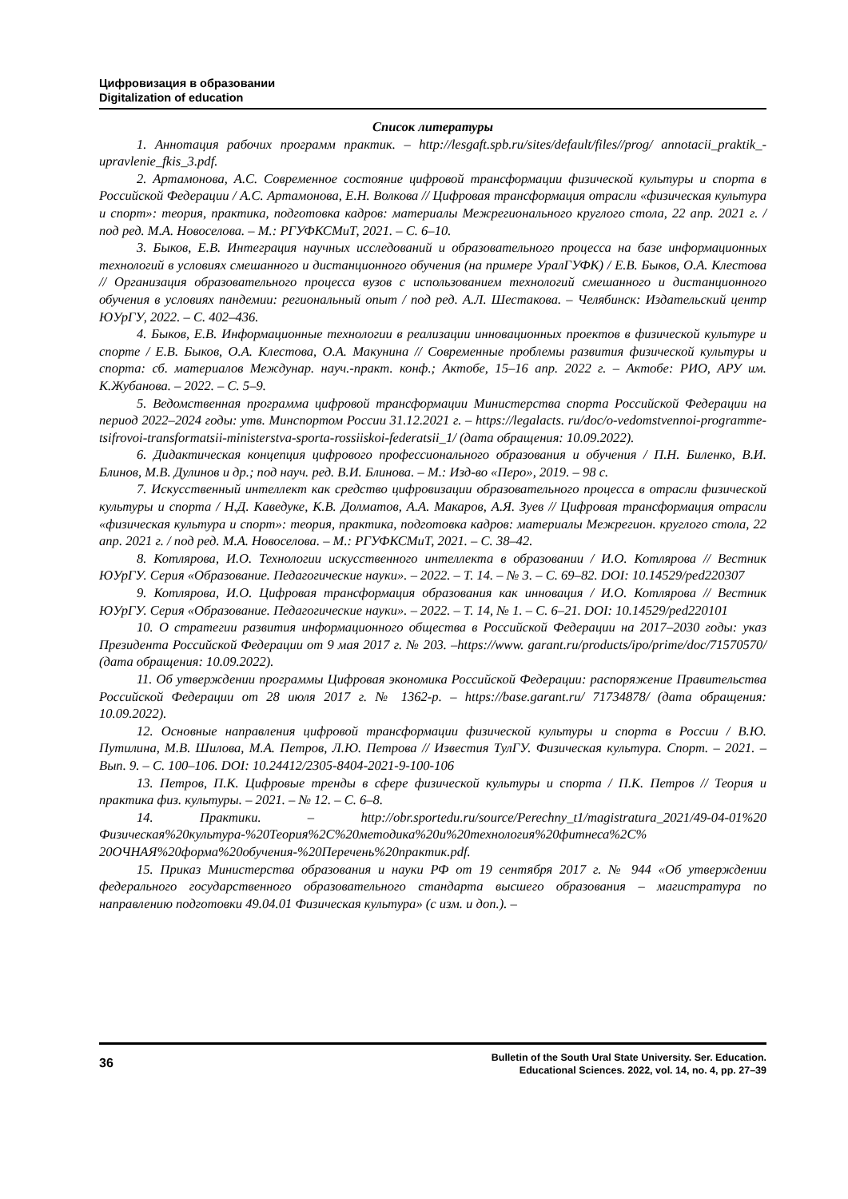Цифровизация в образовании
Digitalization of education
Список литературы
1. Аннотация рабочих программ практик. – http://lesgaft.spb.ru/sites/default/files//prog/ annotacii_praktik_-upravlenie_fkis_3.pdf.
2. Артамонова, А.С. Современное состояние цифровой трансформации физической культуры и спорта в Российской Федерации / А.С. Артамонова, Е.Н. Волкова // Цифровая трансформация отрасли «физическая культура и спорт»: теория, практика, подготовка кадров: материалы Межрегионального круглого стола, 22 апр. 2021 г. / под ред. М.А. Новоселова. – М.: РГУФКСМиТ, 2021. – С. 6–10.
3. Быков, Е.В. Интеграция научных исследований и образовательного процесса на базе информационных технологий в условиях смешанного и дистанционного обучения (на примере УралГУФК) / Е.В. Быков, О.А. Клестова // Организация образовательного процесса вузов с использованием технологий смешанного и дистанционного обучения в условиях пандемии: региональный опыт / под ред. А.Л. Шестакова. – Челябинск: Издательский центр ЮУрГУ, 2022. – С. 402–436.
4. Быков, Е.В. Информационные технологии в реализации инновационных проектов в физической культуре и спорте / Е.В. Быков, О.А. Клестова, О.А. Макунина // Современные проблемы развития физической культуры и спорта: сб. материалов Междунар. науч.-практ. конф.; Актобе, 15–16 апр. 2022 г. – Актобе: РИО, АРУ им. К.Жубанова. – 2022. – С. 5–9.
5. Ведомственная программа цифровой трансформации Министерства спорта Российской Федерации на период 2022–2024 годы: утв. Минспортом России 31.12.2021 г. – https://legalacts. ru/doc/o-vedomstvennoi-programme-tsifrovoi-transformatsii-ministerstva-sporta-rossiiskoi-federatsii_1/ (дата обращения: 10.09.2022).
6. Дидактическая концепция цифрового профессионального образования и обучения / П.Н. Биленко, В.И. Блинов, М.В. Дулинов и др.; под науч. ред. В.И. Блинова. – М.: Изд-во «Перо», 2019. – 98 с.
7. Искусственный интеллект как средство цифровизации образовательного процесса в отрасли физической культуры и спорта / Н.Д. Каведуке, К.В. Долматов, А.А. Макаров, А.Я. Зуев // Цифровая трансформация отрасли «физическая культура и спорт»: теория, практика, подготовка кадров: материалы Межрегион. круглого стола, 22 апр. 2021 г. / под ред. М.А. Новоселова. – М.: РГУФКСМиТ, 2021. – С. 38–42.
8. Котлярова, И.О. Технологии искусственного интеллекта в образовании / И.О. Котлярова // Вестник ЮУрГУ. Серия «Образование. Педагогические науки». – 2022. – Т. 14. – № 3. – С. 69–82. DOI: 10.14529/ped220307
9. Котлярова, И.О. Цифровая трансформация образования как инновация / И.О. Котлярова // Вестник ЮУрГУ. Серия «Образование. Педагогические науки». – 2022. – Т. 14, № 1. – С. 6–21. DOI: 10.14529/ped220101
10. О стратегии развития информационного общества в Российской Федерации на 2017–2030 годы: указ Президента Российской Федерации от 9 мая 2017 г. № 203. –https://www. garant.ru/products/ipo/prime/doc/71570570/ (дата обращения: 10.09.2022).
11. Об утверждении программы Цифровая экономика Российской Федерации: распоряжение Правительства Российской Федерации от 28 июля 2017 г. № 1362-р. – https://base.garant.ru/ 71734878/ (дата обращения: 10.09.2022).
12. Основные направления цифровой трансформации физической культуры и спорта в России / В.Ю. Путилина, М.В. Шилова, М.А. Петров, Л.Ю. Петрова // Известия ТулГУ. Физическая культура. Спорт. – 2021. – Вып. 9. – С. 100–106. DOI: 10.24412/2305-8404-2021-9-100-106
13. Петров, П.К. Цифровые тренды в сфере физической культуры и спорта / П.К. Петров // Теория и практика физ. культуры. – 2021. – № 12. – С. 6–8.
14. Практики. – http://obr.sportedu.ru/source/Perechny_t1/magistratura_2021/49-04-01%20 Физическая%20культура-%20Теория%2С%20методика%20и%20технология%20фитнеса%2С% 20ОЧНАЯ%20форма%20обучения-%20Перечень%20практик.pdf.
15. Приказ Министерства образования и науки РФ от 19 сентября 2017 г. № 944 «Об утверждении федерального государственного образовательного стандарта высшего образования – магистратура по направлению подготовки 49.04.01 Физическая культура» (с изм. и доп.). –
36
Bulletin of the South Ural State University. Ser. Education.
Educational Sciences. 2022, vol. 14, no. 4, pp. 27–39